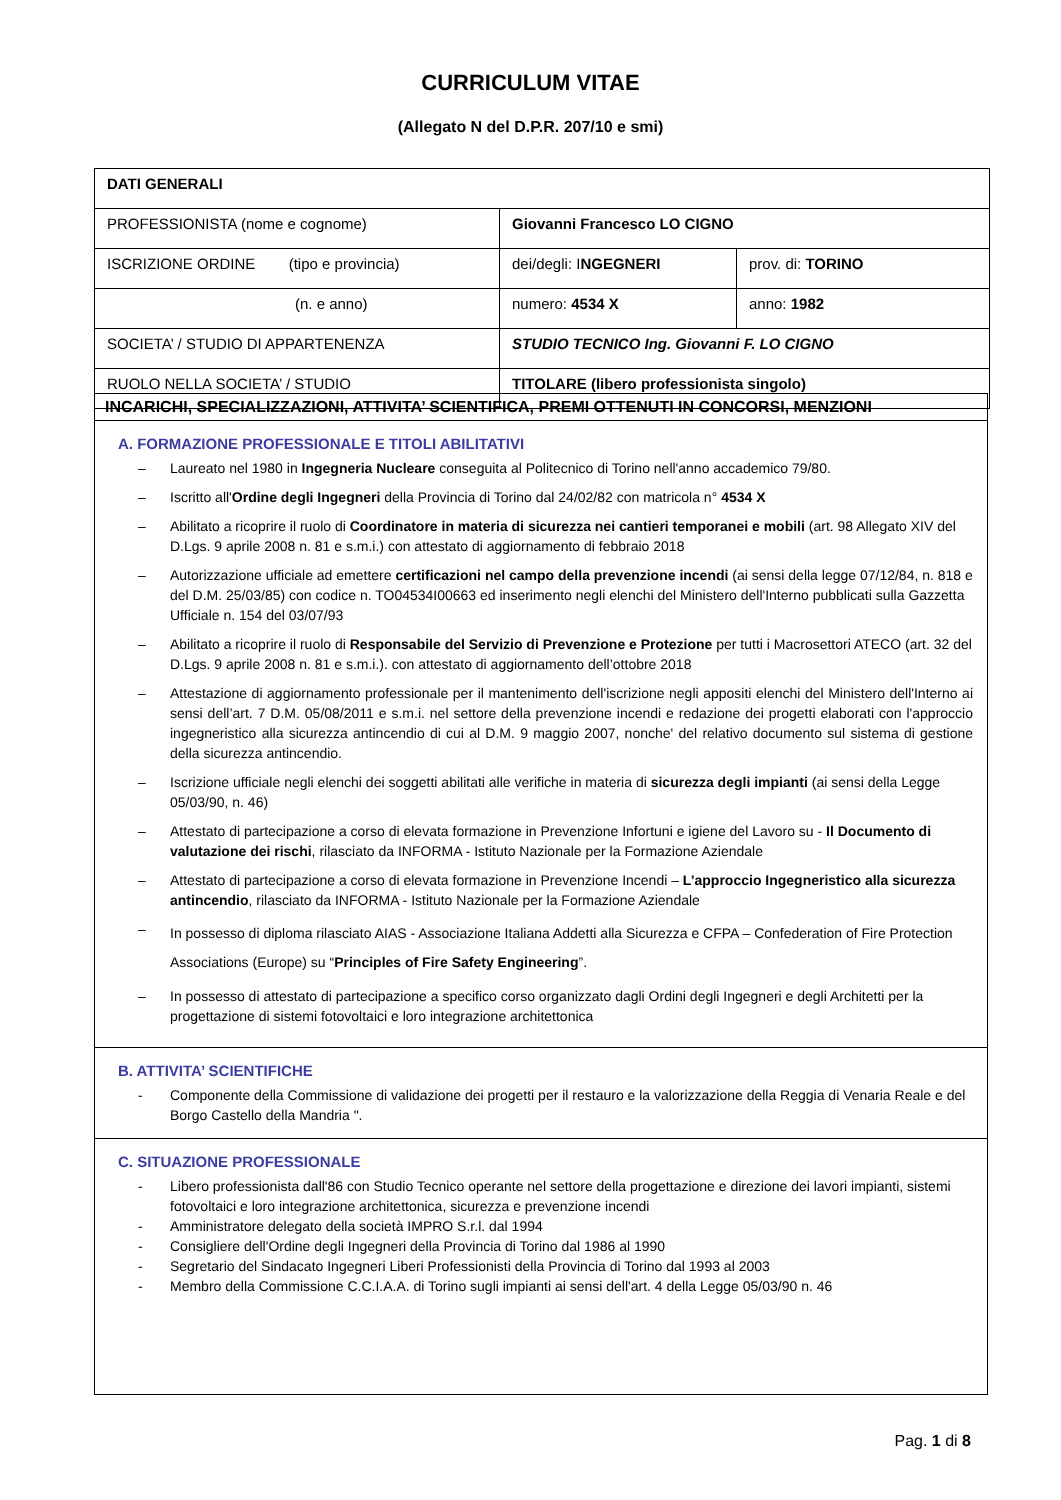CURRICULUM VITAE
(Allegato N del D.P.R. 207/10 e smi)
| DATI GENERALI | | |
| PROFESSIONISTA (nome e cognome) | Giovanni Francesco LO CIGNO | |
| ISCRIZIONE ORDINE (tipo e provincia) | dei/degli: I NGEGNERI | prov. di: TORINO |
| (n. e anno) | numero: 4534 X | anno: 1982 |
| SOCIETA’ / STUDIO DI APPARTENENZA | STUDIO TECNICO Ing. Giovanni F. LO CIGNO | |
| RUOLO NELLA SOCIETA’ / STUDIO | TITOLARE (libero professionista singolo) | |
INCARICHI, SPECIALIZZAZIONI, ATTIVITA’ SCIENTIFICA, PREMI OTTENUTI IN CONCORSI, MENZIONI
A. FORMAZIONE PROFESSIONALE E TITOLI ABILITATIVI
– Laureato nel 1980 in Ingegneria Nucleare conseguita al Politecnico di Torino nell'anno accademico 79/80.
– Iscritto all'Ordine degli Ingegneri della Provincia di Torino dal 24/02/82 con matricola n° 4534 X
– Abilitato a ricoprire il ruolo di Coordinatore in materia di sicurezza nei cantieri temporanei e mobili (art. 98 Allegato XIV del D.Lgs. 9 aprile 2008 n. 81 e s.m.i.) con attestato di aggiornamento di febbraio 2018
– Autorizzazione ufficiale ad emettere certificazioni nel campo della prevenzione incendi (ai sensi della legge 07/12/84, n. 818 e del D.M. 25/03/85) con codice n. TO04534I00663 ed inserimento negli elenchi del Ministero dell'Interno pubblicati sulla Gazzetta Ufficiale n. 154 del 03/07/93
– Abilitato a ricoprire il ruolo di Responsabile del Servizio di Prevenzione e Protezione per tutti i Macrosettori ATECO (art. 32 del D.Lgs. 9 aprile 2008 n. 81 e s.m.i.). con attestato di aggiornamento dell’ottobre 2018
– Attestazione di aggiornamento professionale per il mantenimento dell'iscrizione negli appositi elenchi del Ministero dell'Interno ai sensi dell’art. 7 D.M. 05/08/2011 e s.m.i. nel settore della prevenzione incendi e redazione dei progetti elaborati con l'approccio ingegneristico alla sicurezza antincendio di cui al D.M. 9 maggio 2007, nonche' del relativo documento sul sistema di gestione della sicurezza antincendio.
– Iscrizione ufficiale negli elenchi dei soggetti abilitati alle verifiche in materia di sicurezza degli impianti (ai sensi della Legge 05/03/90, n. 46)
– Attestato di partecipazione a corso di elevata formazione in Prevenzione Infortuni e igiene del Lavoro su - Il Documento di valutazione dei rischi, rilasciato da INFORMA - Istituto Nazionale per la Formazione Aziendale
– Attestato di partecipazione a corso di elevata formazione in Prevenzione Incendi – L’approccio Ingegneristico alla sicurezza antincendio, rilasciato da INFORMA - Istituto Nazionale per la Formazione Aziendale
– In possesso di diploma rilasciato AIAS - Associazione Italiana Addetti alla Sicurezza e CFPA – Confederation of Fire Protection Associations (Europe) su “Principles of Fire Safety Engineering”.
– In possesso di attestato di partecipazione a specifico corso organizzato dagli Ordini degli Ingegneri e degli Architetti per la progettazione di sistemi fotovoltaici e loro integrazione architettonica
B. ATTIVITA’ SCIENTIFICHE
- Componente della Commissione di validazione dei progetti per il restauro e la valorizzazione della Reggia di Venaria Reale e del Borgo Castello della Mandria ".
C. SITUAZIONE PROFESSIONALE
- Libero professionista dall'86 con Studio Tecnico operante nel settore della progettazione e direzione dei lavori impianti, sistemi fotovoltaici e loro integrazione architettonica, sicurezza e prevenzione incendi
- Amministratore delegato della società IMPRO S.r.l. dal 1994
- Consigliere dell'Ordine degli Ingegneri della Provincia di Torino dal 1986 al 1990
- Segretario del Sindacato Ingegneri Liberi Professionisti della Provincia di Torino dal 1993 al 2003
- Membro della Commissione C.C.I.A.A. di Torino sugli impianti ai sensi dell'art. 4 della Legge 05/03/90 n. 46
Pag. 1 di 8